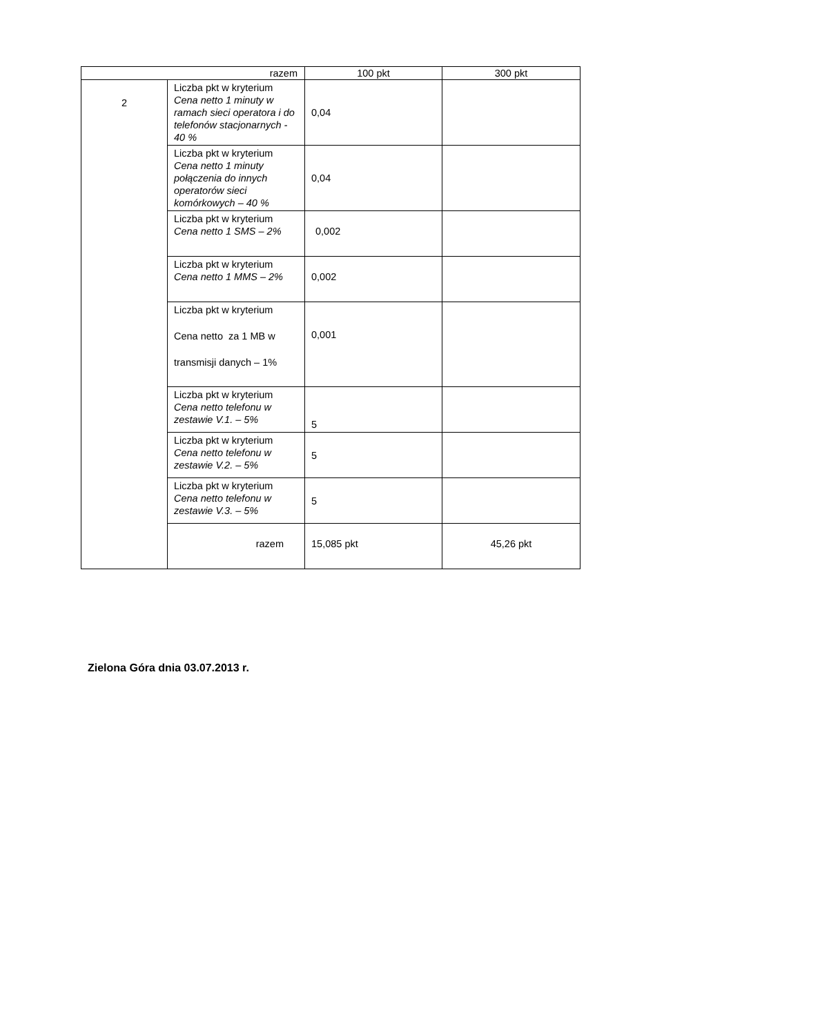| razem | | 100 pkt | 300 pkt |
| 2 | Liczba pkt w kryterium Cena netto 1 minuty w ramach sieci operatora i do telefonów stacjonarnych - 40 % | 0,04 | |
| | Liczba pkt w kryterium Cena netto 1 minuty połączenia do innych operatorów sieci komórkowych – 40 % | 0,04 | |
| | Liczba pkt w kryterium Cena netto 1 SMS – 2% | 0,002 | |
| | Liczba pkt w kryterium Cena netto 1 MMS – 2% | 0,002 | |
| | Liczba pkt w kryterium Cena netto za 1 MB w transmisji danych – 1% | 0,001 | |
| | Liczba pkt w kryterium Cena netto telefonu w zestawie V.1. – 5% | 5 | |
| | Liczba pkt w kryterium Cena netto telefonu w zestawie V.2. – 5% | 5 | |
| | Liczba pkt w kryterium Cena netto telefonu w zestawie V.3. – 5% | 5 | |
| | razem | 15,085 pkt | 45,26 pkt |
Zielona Góra dnia 03.07.2013 r.